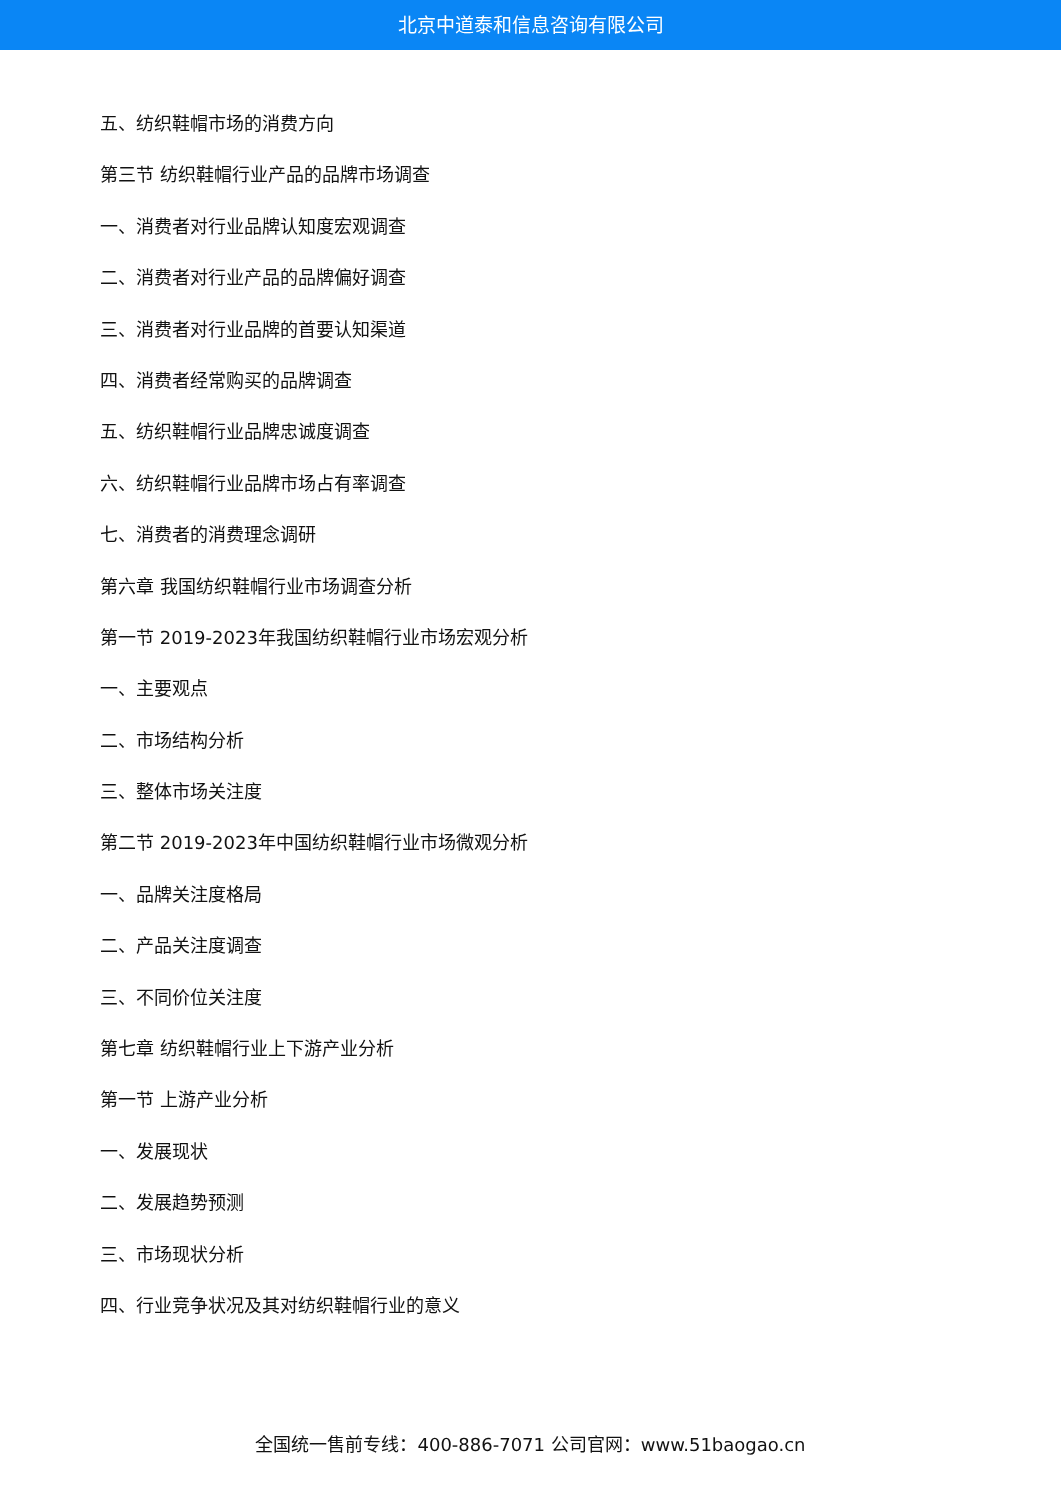北京中道泰和信息咨询有限公司
五、纺织鞋帽市场的消费方向
第三节 纺织鞋帽行业产品的品牌市场调查
一、消费者对行业品牌认知度宏观调查
二、消费者对行业产品的品牌偏好调查
三、消费者对行业品牌的首要认知渠道
四、消费者经常购买的品牌调查
五、纺织鞋帽行业品牌忠诚度调查
六、纺织鞋帽行业品牌市场占有率调查
七、消费者的消费理念调研
第六章 我国纺织鞋帽行业市场调查分析
第一节 2019-2023年我国纺织鞋帽行业市场宏观分析
一、主要观点
二、市场结构分析
三、整体市场关注度
第二节 2019-2023年中国纺织鞋帽行业市场微观分析
一、品牌关注度格局
二、产品关注度调查
三、不同价位关注度
第七章 纺织鞋帽行业上下游产业分析
第一节 上游产业分析
一、发展现状
二、发展趋势预测
三、市场现状分析
四、行业竞争状况及其对纺织鞋帽行业的意义
全国统一售前专线：400-886-7071 公司官网：www.51baogao.cn